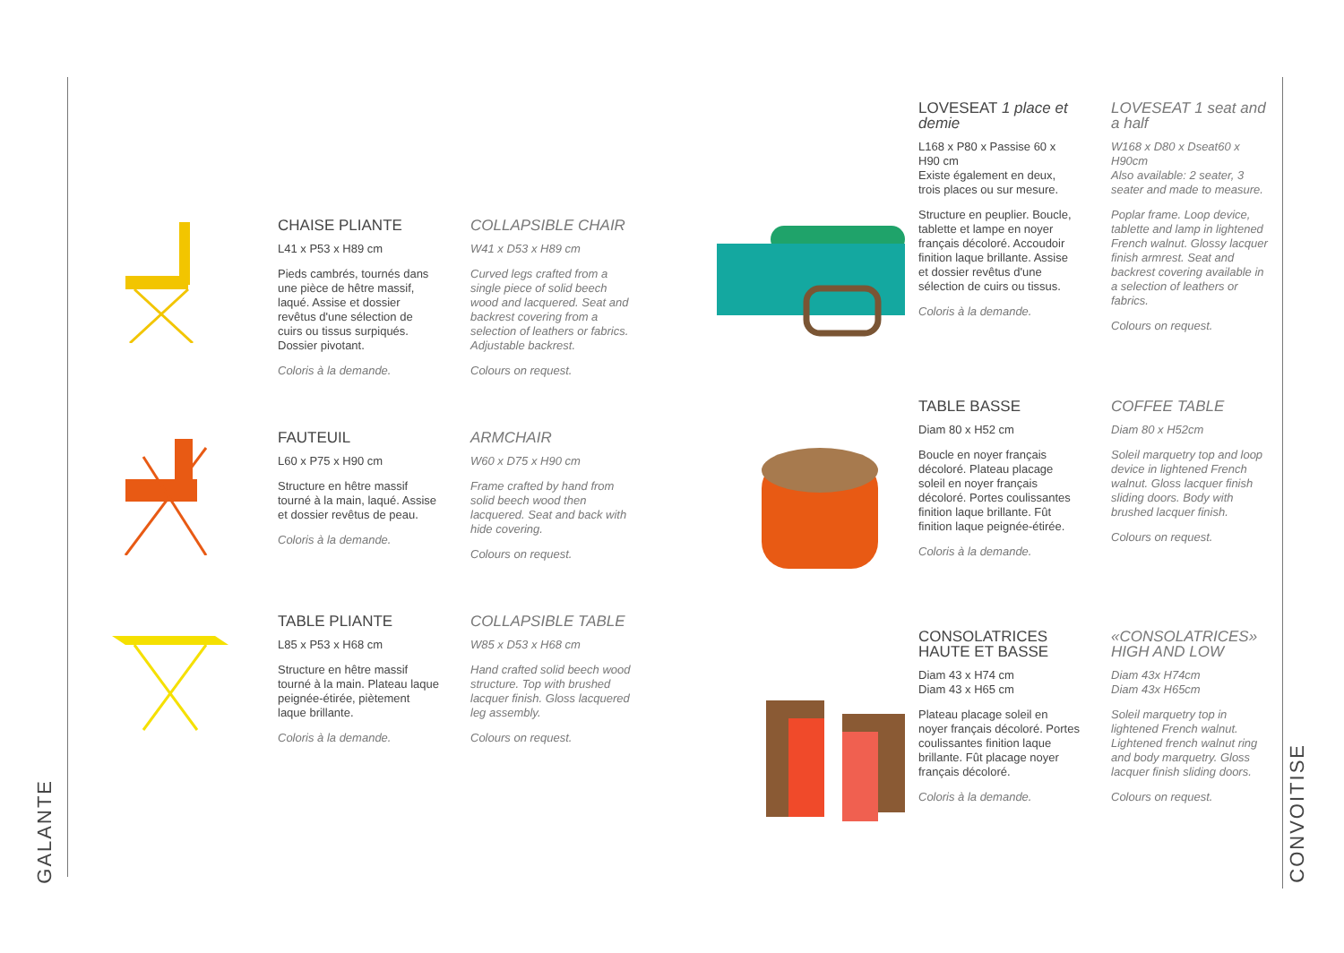GALANTE
CONVOITISE
CHAISE PLIANTE
L41 x P53 x H89 cm
Pieds cambrés, tournés dans une pièce de hêtre massif, laqué. Assise et dossier revêtus d'une sélection de cuirs ou tissus surpiqués. Dossier pivotant.
Coloris à la demande.
COLLAPSIBLE CHAIR
W41 x D53 x H89 cm
Curved legs crafted from a single piece of solid beech wood and lacquered. Seat and backrest covering from a selection of leathers or fabrics. Adjustable backrest.
Colours on request.
FAUTEUIL
L60 x P75 x H90 cm
Structure en hêtre massif tourné à la main, laqué. Assise et dossier revêtus de peau.
Coloris à la demande.
ARMCHAIR
W60 x D75 x H90 cm
Frame crafted by hand from solid beech wood then lacquered. Seat and back with hide covering.
Colours on request.
TABLE PLIANTE
L85 x P53 x H68 cm
Structure en hêtre massif tourné à la main. Plateau laque peignée-étirée, piètement laque brillante.
Coloris à la demande.
COLLAPSIBLE TABLE
W85 x D53 x H68 cm
Hand crafted solid beech wood structure. Top with brushed lacquer finish. Gloss lacquered leg assembly.
Colours on request.
LOVESEAT 1 place et demie
L168 x P80 x Passise 60 x H90 cm
Existe également en deux, trois places ou sur mesure.
Structure en peuplier. Boucle, tablette et lampe en noyer français décoloré. Accoudoir finition laque brillante. Assise et dossier revêtus d'une sélection de cuirs ou tissus.
Coloris à la demande.
LOVESEAT 1 seat and a half
W168 x D80 x Dseat60 x H90cm
Also available: 2 seater, 3 seater and made to measure.
Poplar frame. Loop device, tablette and lamp in lightened French walnut. Glossy lacquer finish armrest. Seat and backrest covering available in a selection of leathers or fabrics.
Colours on request.
TABLE BASSE
Diam 80 x H52 cm
Boucle en noyer français décoloré. Plateau placage soleil en noyer français décoloré. Portes coulissantes finition laque brillante. Fût finition laque peignée-étirée.
Coloris à la demande.
COFFEE TABLE
Diam 80 x H52cm
Soleil marquetry top and loop device in lightened French walnut. Gloss lacquer finish sliding doors. Body with brushed lacquer finish.
Colours on request.
CONSOLATRICES HAUTE ET BASSE
Diam 43 x H74 cm
Diam 43 x H65 cm
Plateau placage soleil en noyer français décoloré. Portes coulissantes finition laque brillante. Fût placage noyer français décoloré.
Coloris à la demande.
«CONSOLATRICES» HIGH AND LOW
Diam 43x H74cm
Diam 43x H65cm
Soleil marquetry top in lightened French walnut. Lightened french walnut ring and body marquetry. Gloss lacquer finish sliding doors.
Colours on request.